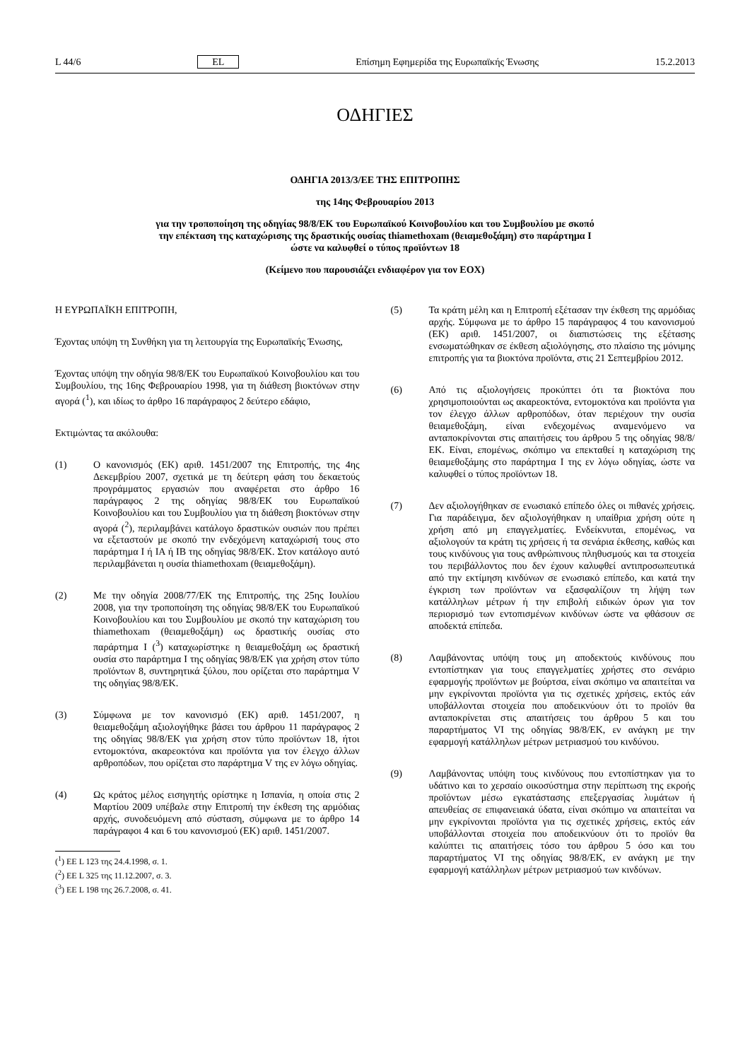L 44/6 EL Επίσημη Εφημερίδα της Ευρωπαϊκής Ένωσης 15.2.2013
ΟΔΗΓΙΕΣ
ΟΔΗΓΙΑ 2013/3/ΕΕ ΤΗΣ ΕΠΙΤΡΟΠΗΣ
της 14ης Φεβρουαρίου 2013
για την τροποποίηση της οδηγίας 98/8/ΕΚ του Ευρωπαϊκού Κοινοβουλίου και του Συμβουλίου με σκοπό
την επέκταση της καταχώρισης της δραστικής ουσίας thiamethoxam (θειαμεθοξάμη) στο παράρτημα I
ώστε να καλυφθεί ο τύπος προϊόντων 18
(Κείμενο που παρουσιάζει ενδιαφέρον για τον ΕΟΧ)
Η ΕΥΡΩΠΑΪΚΗ ΕΠΙΤΡΟΠΗ,
Έχοντας υπόψη τη Συνθήκη για τη λειτουργία της Ευρωπαϊκής Ένωσης,
Έχοντας υπόψη την οδηγία 98/8/ΕΚ του Ευρωπαϊκού Κοινοβουλίου και του Συμβουλίου, της 16ης Φεβρουαρίου 1998, για τη διάθεση βιοκτόνων στην αγορά (<sup>1</sup>), και ιδίως το άρθρο 16 παράγραφος 2 δεύτερο εδάφιο,
Εκτιμώντας τα ακόλουθα:
(1) Ο κανονισμός (ΕΚ) αριθ. 1451/2007 της Επιτροπής, της 4ης Δεκεμβρίου 2007, σχετικά με τη δεύτερη φάση του δεκαετούς προγράμματος εργασιών που αναφέρεται στο άρθρο 16 παράγραφος 2 της οδηγίας 98/8/ΕΚ του Ευρωπαϊκού Κοινοβουλίου και του Συμβουλίου για τη διάθεση βιοκτόνων στην αγορά (<sup>2</sup>), περιλαμβάνει κατάλογο δραστικών ουσιών που πρέπει να εξεταστούν με σκοπό την ενδεχόμενη καταχώρισή τους στο παράρτημα I ή IA ή IB της οδηγίας 98/8/ΕΚ. Στον κατάλογο αυτό περιλαμβάνεται η ουσία thiamethoxam (θειαμεθοξάμη).
(2) Με την οδηγία 2008/77/ΕΚ της Επιτροπής, της 25ης Ιουλίου 2008, για την τροποποίηση της οδηγίας 98/8/ΕΚ του Ευρωπαϊκού Κοινοβουλίου και του Συμβουλίου με σκοπό την καταχώριση του thiamethoxam (θειαμεθοξάμη) ως δραστικής ουσίας στο παράρτημα I (<sup>3</sup>) καταχωρίστηκε η θειαμεθοξάμη ως δραστική ουσία στο παράρτημα I της οδηγίας 98/8/ΕΚ για χρήση στον τύπο προϊόντων 8, συντηρητικά ξύλου, που ορίζεται στο παράρτημα V της οδηγίας 98/8/ΕΚ.
(3) Σύμφωνα με τον κανονισμό (ΕΚ) αριθ. 1451/2007, η θειαμεθοξάμη αξιολογήθηκε βάσει του άρθρου 11 παράγραφος 2 της οδηγίας 98/8/ΕΚ για χρήση στον τύπο προϊόντων 18, ήτοι εντομοκτόνα, ακαρεοκτόνα και προϊόντα για τον έλεγχο άλλων αρθροπόδων, που ορίζεται στο παράρτημα V της εν λόγω οδηγίας.
(4) Ως κράτος μέλος εισηγητής ορίστηκε η Ισπανία, η οποία στις 2 Μαρτίου 2009 υπέβαλε στην Επιτροπή την έκθεση της αρμόδιας αρχής, συνοδευόμενη από σύσταση, σύμφωνα με το άρθρο 14 παράγραφοι 4 και 6 του κανονισμού (ΕΚ) αριθ. 1451/2007.
(<sup>1</sup>) ΕΕ L 123 της 24.4.1998, σ. 1.
(<sup>2</sup>) ΕΕ L 325 της 11.12.2007, σ. 3.
(<sup>3</sup>) ΕΕ L 198 της 26.7.2008, σ. 41.
(5) Τα κράτη μέλη και η Επιτροπή εξέτασαν την έκθεση της αρμόδιας αρχής. Σύμφωνα με το άρθρο 15 παράγραφος 4 του κανονισμού (ΕΚ) αριθ. 1451/2007, οι διαπιστώσεις της εξέτασης ενσωματώθηκαν σε έκθεση αξιολόγησης, στο πλαίσιο της μόνιμης επιτροπής για τα βιοκτόνα προϊόντα, στις 21 Σεπτεμβρίου 2012.
(6) Από τις αξιολογήσεις προκύπτει ότι τα βιοκτόνα που χρησιμοποιούνται ως ακαρεοκτόνα, εντομοκτόνα και προϊόντα για τον έλεγχο άλλων αρθροπόδων, όταν περιέχουν την ουσία θειαμεθοξάμη, είναι ενδεχομένως αναμενόμενο να ανταποκρίνονται στις απαιτήσεις του άρθρου 5 της οδηγίας 98/8/ΕΚ. Είναι, επομένως, σκόπιμο να επεκταθεί η καταχώριση της θειαμεθοξάμης στο παράρτημα I της εν λόγω οδηγίας, ώστε να καλυφθεί ο τύπος προϊόντων 18.
(7) Δεν αξιολογήθηκαν σε ενωσιακό επίπεδο όλες οι πιθανές χρήσεις. Για παράδειγμα, δεν αξιολογήθηκαν η υπαίθρια χρήση ούτε η χρήση από μη επαγγελματίες. Ενδείκνυται, επομένως, να αξιολογούν τα κράτη τις χρήσεις ή τα σενάρια έκθεσης, καθώς και τους κινδύνους για τους ανθρώπινους πληθυσμούς και τα στοιχεία του περιβάλλοντος που δεν έχουν καλυφθεί αντιπροσωπευτικά από την εκτίμηση κινδύνων σε ενωσιακό επίπεδο, και κατά την έγκριση των προϊόντων να εξασφαλίζουν τη λήψη των κατάλληλων μέτρων ή την επιβολή ειδικών όρων για τον περιορισμό των εντοπισμένων κινδύνων ώστε να φθάσουν σε αποδεκτά επίπεδα.
(8) Λαμβάνοντας υπόψη τους μη αποδεκτούς κινδύνους που εντοπίστηκαν για τους επαγγελματίες χρήστες στο σενάριο εφαρμογής προϊόντων με βούρτσα, είναι σκόπιμο να απαιτείται να μην εγκρίνονται προϊόντα για τις σχετικές χρήσεις, εκτός εάν υποβάλλονται στοιχεία που αποδεικνύουν ότι το προϊόν θα ανταποκρίνεται στις απαιτήσεις του άρθρου 5 και του παραρτήματος VI της οδηγίας 98/8/ΕΚ, εν ανάγκη με την εφαρμογή κατάλληλων μέτρων μετριασμού του κινδύνου.
(9) Λαμβάνοντας υπόψη τους κινδύνους που εντοπίστηκαν για το υδάτινο και το χερσαίο οικοσύστημα στην περίπτωση της εκροής προϊόντων μέσω εγκατάστασης επεξεργασίας λυμάτων ή απευθείας σε επιφανειακά ύδατα, είναι σκόπιμο να απαιτείται να μην εγκρίνονται προϊόντα για τις σχετικές χρήσεις, εκτός εάν υποβάλλονται στοιχεία που αποδεικνύουν ότι το προϊόν θα καλύπτει τις απαιτήσεις τόσο του άρθρου 5 όσο και του παραρτήματος VI της οδηγίας 98/8/ΕΚ, εν ανάγκη με την εφαρμογή κατάλληλων μέτρων μετριασμού των κινδύνων.